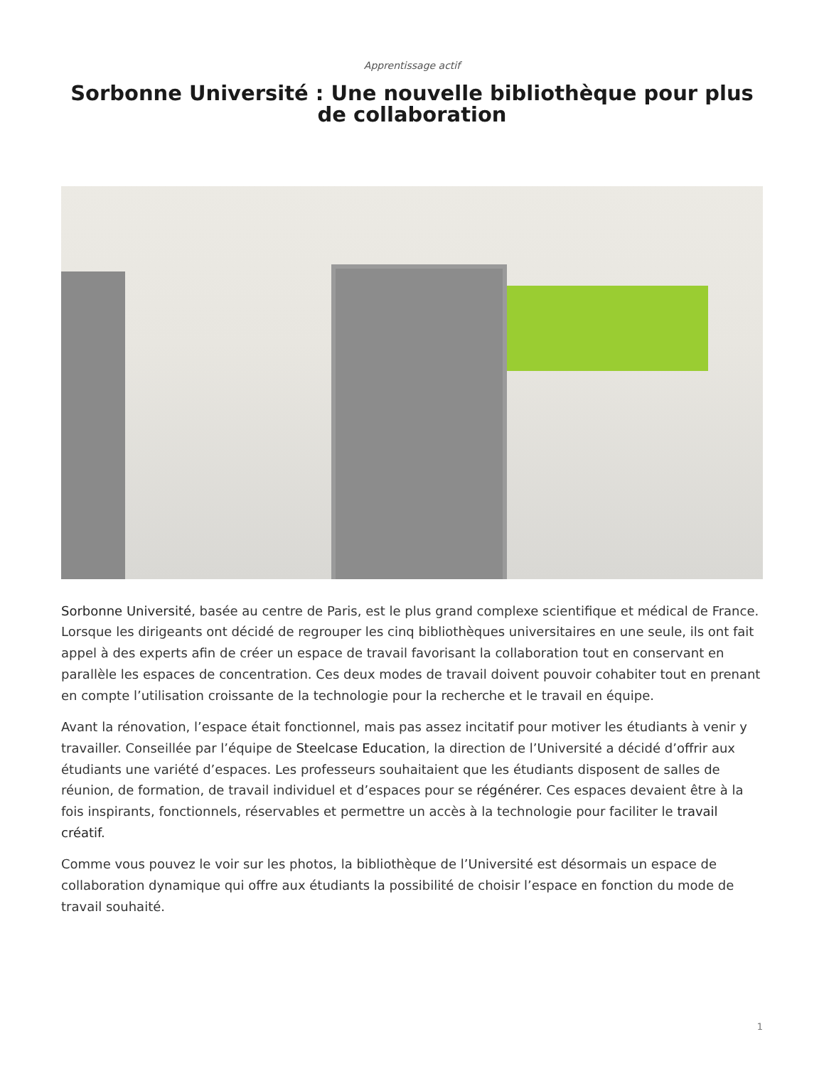Apprentissage actif
Sorbonne Université : Une nouvelle bibliothèque pour plus de collaboration
Sorbonne Université, basée au centre de Paris, est le plus grand complexe scientifique et médical de France. Lorsque les dirigeants ont décidé de regrouper les cinq bibliothèques universitaires en une seule, ils ont fait appel à des experts afin de créer un espace de travail favorisant la collaboration tout en conservant en parallèle les espaces de concentration. Ces deux modes de travail doivent pouvoir cohabiter tout en prenant en compte l’utilisation croissante de la technologie pour la recherche et le travail en équipe.
Avant la rénovation, l’espace était fonctionnel, mais pas assez incitatif pour motiver les étudiants à venir y travailler. Conseillée par l’équipe de Steelcase Education, la direction de l’Université a décidé d’offrir aux étudiants une variété d’espaces. Les professeurs souhaitaient que les étudiants disposent de salles de réunion, de formation, de travail individuel et d’espaces pour se régénérer. Ces espaces devaient être à la fois inspirants, fonctionnels, réservables et permettre un accès à la technologie pour faciliter le travail créatif.
Comme vous pouvez le voir sur les photos, la bibliothèque de l’Université est désormais un espace de collaboration dynamique qui offre aux étudiants la possibilité de choisir l’espace en fonction du mode de travail souhaité.
1